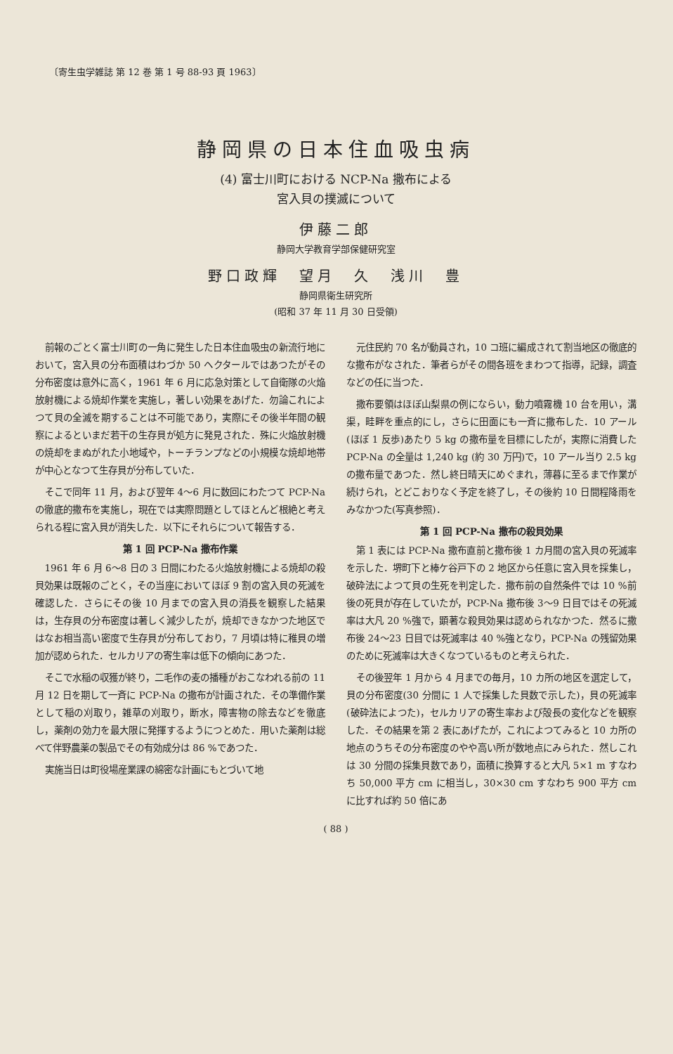〔寄生虫学雑誌 第 12 巻 第 1 号 88-93 頁 1963〕
静岡県の日本住血吸虫病
(4) 富士川町における NCP-Na 撒布による
宮入貝の撲滅について
伊藤二郎
静岡大学教育学部保健研究室
野口政輝　望月　久　浅川　豊
静岡県衛生研究所
(昭和 37 年 11 月 30 日受領)
前報のごとく富士川町の一角に発生した日本住血吸虫の新流行地において，宮入貝の分布面積はわづか 50 ヘクタールではあつたがその分布密度は意外に高く，1961 年 6 月に応急対策として自衛隊の火焔放射機による焼却作業を実施し，著しい効果をあげた．勿論これによつて貝の全滅を期することは不可能であり，実際にその後半年間の観察によるといまだ若干の生存貝が処方に発見された．殊に火焔放射機の焼却をまぬがれた小地域や，トーチランプなどの小規模な焼却地帯が中心となつて生存貝が分布していた．
そこで同年 11 月，および翌年 4〜6 月に数回にわたつて PCP-Na の徹底的撒布を実施し，現在では実際問題としてほとんど根絶と考えられる程に宮入貝が消失した．以下にそれらについて報告する．
第 1 回 PCP-Na 撒布作業
1961 年 6 月 6〜8 日の 3 日間にわたる火焔放射機による焼却の殺貝効果は既報のごとく，その当座においてほぼ 9 割の宮入貝の死滅を確認した．さらにその後 10 月までの宮入貝の消長を観察した結果は，生存貝の分布密度は著しく減少したが，焼却できなかつた地区ではなお相当高い密度で生存貝が分布しており，7 月頃は特に稚貝の増加が認められた．セルカリアの寄生率は低下の傾向にあつた．
そこで水稲の収獲が終り，二毛作の麦の播種がおこなわれる前の 11 月 12 日を期して一斉に PCP-Na の撒布が計画された．その準備作業として稲の刈取り，雑草の刈取り，断水，障害物の除去などを徹底し，薬剤の効力を最大限に発揮するようにつとめた．用いた薬剤は総べて伴野農薬の製品でその有効成分は 86 %であつた．
実施当日は町役場産業課の綿密な計画にもとづいて地
元住民約 70 名が動員され，10 コ班に編成されて割当地区の徹底的な撒布がなされた．筆者らがその間各班をまわつて指導，記録，調査などの任に当つた．
撒布要領はほぼ山梨県の例にならい，動力噴霧機 10 台を用い，溝渠，畦畔を重点的にし，さらに田面にも一斉に撒布した．10 アール(ほぼ 1 反歩)あたり 5 kg の撒布量を目標にしたが，実際に消費した PCP-Na の全量は 1,240 kg (約 30 万円)で，10 アール当り 2.5 kg の撒布量であつた．然し終日晴天にめぐまれ，薄暮に至るまで作業が続けられ，とどこおりなく予定を終了し，その後約 10 日間程降雨をみなかつた(写真参照)．
第 1 回 PCP-Na 撒布の殺貝効果
第 1 表には PCP-Na 撒布直前と撒布後 1 カ月間の宮入貝の死滅率を示した．堺町下と棒ケ谷戸下の 2 地区から任意に宮入貝を採集し，破砕法によつて貝の生死を判定した．撒布前の自然条件では 10 %前後の死貝が存在していたが，PCP-Na 撒布後 3〜9 日目ではその死滅率は大凡 20 %強で，顕著な殺貝効果は認められなかつた．然るに撒布後 24〜23 日目では死滅率は 40 %強となり，PCP-Na の残留効果のために死滅率は大きくなつているものと考えられた．
その後翌年 1 月から 4 月までの毎月，10 カ所の地区を選定して，貝の分布密度(30 分間に 1 人で採集した貝数で示した)，貝の死滅率(破砕法によつた)，セルカリアの寄生率および殻長の変化などを観察した．その結果を第 2 表にあげたが，これによつてみると 10 カ所の地点のうちその分布密度のやや高い所が数地点にみられた．然しこれは 30 分間の採集貝数であり，面積に換算すると大凡 5×1 m すなわち 50,000 平方 cm に相当し，30×30 cm すなわち 900 平方 cm に比すれば約 50 倍にあ
( 88 )